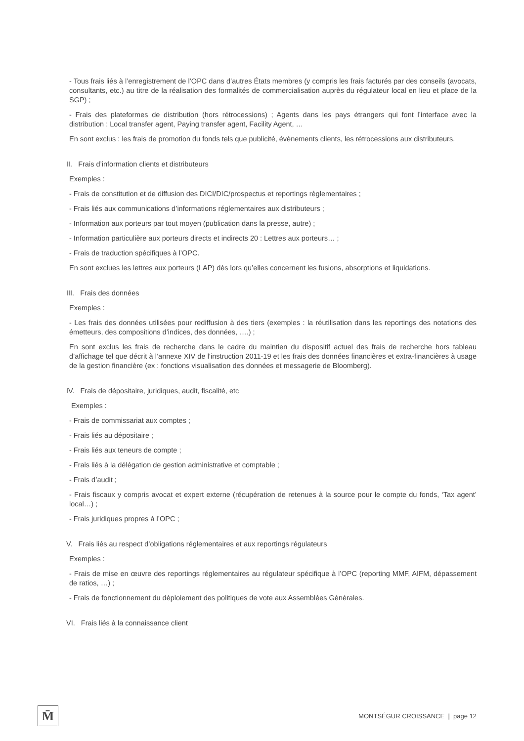- Tous frais liés à l’enregistrement de l’OPC dans d’autres États membres (y compris les frais facturés par des conseils (avocats, consultants, etc.) au titre de la réalisation des formalités de commercialisation auprès du régulateur local en lieu et place de la SGP) ;
- Frais des plateformes de distribution (hors rétrocessions) ; Agents dans les pays étrangers qui font l’interface avec la distribution : Local transfer agent, Paying transfer agent, Facility Agent, …
En sont exclus : les frais de promotion du fonds tels que publicité, évènements clients, les rétrocessions aux distributeurs.
II. Frais d’information clients et distributeurs
Exemples :
- Frais de constitution et de diffusion des DICI/DIC/prospectus et reportings règlementaires ;
- Frais liés aux communications d’informations réglementaires aux distributeurs ;
- Information aux porteurs par tout moyen (publication dans la presse, autre) ;
- Information particulière aux porteurs directs et indirects 20 : Lettres aux porteurs… ;
- Frais de traduction spécifiques à l’OPC.
En sont exclues les lettres aux porteurs (LAP) dès lors qu’elles concernent les fusions, absorptions et liquidations.
III. Frais des données
Exemples :
- Les frais des données utilisées pour rediffusion à des tiers (exemples : la réutilisation dans les reportings des notations des émetteurs, des compositions d’indices, des données, ….) ;
En sont exclus les frais de recherche dans le cadre du maintien du dispositif actuel des frais de recherche hors tableau d’affichage tel que décrit à l’annexe XIV de l’instruction 2011-19 et les frais des données financières et extra-financières à usage de la gestion financière (ex : fonctions visualisation des données et messagerie de Bloomberg).
IV. Frais de dépositaire, juridiques, audit, fiscalité, etc
Exemples :
- Frais de commissariat aux comptes ;
- Frais liés au dépositaire ;
- Frais liés aux teneurs de compte ;
- Frais liés à la délégation de gestion administrative et comptable ;
- Frais d’audit ;
- Frais fiscaux y compris avocat et expert externe (récupération de retenues à la source pour le compte du fonds, ‘Tax agent’ local…) ;
- Frais juridiques propres à l’OPC ;
V. Frais liés au respect d’obligations réglementaires et aux reportings régulateurs
Exemples :
- Frais de mise en œuvre des reportings réglementaires au régulateur spécifique à l’OPC (reporting MMF, AIFM, dépassement de ratios, …) ;
- Frais de fonctionnement du déploiement des politiques de vote aux Assemblées Générales.
VI. Frais liés à la connaissance client
M̄
MONTSÉGUR CROISSANCE | page 12